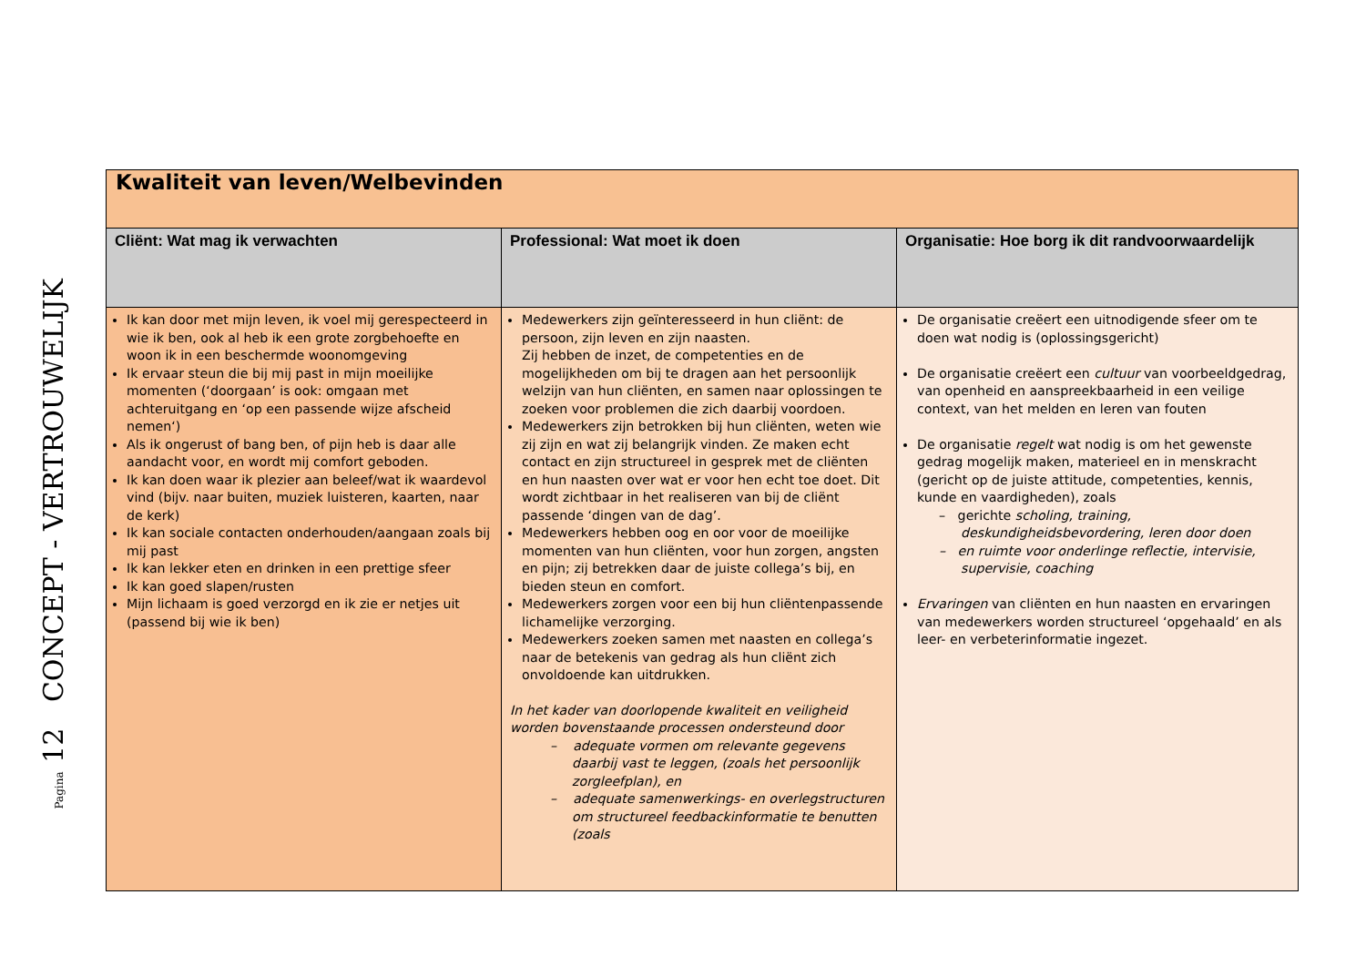Pagina 12 CONCEPT - VERTROUWELIJK
| Kwaliteit van leven/Welbevinden | | |
| Cliënt: Wat mag ik verwachten | Professional: Wat moet ik doen | Organisatie: Hoe borg ik dit randvoorwaardelijk |
| Ik kan door met mijn leven, ik voel mij gerespecteerd in wie ik ben, ook al heb ik een grote zorgbehoefte en woon ik in een beschermde woonomgeving Ik ervaar steun die bij mij past in mijn moeilijke momenten (‘doorgaan’ is ook: omgaan met achteruitgang en ‘op een passende wijze afscheid nemen‘) Als ik ongerust of bang ben, of pijn heb is daar alle aandacht voor, en wordt mij comfort geboden. Ik kan doen waar ik plezier aan beleef/wat ik waardevol vind (bijv. naar buiten, muziek luisteren, kaarten, naar de kerk) Ik kan sociale contacten onderhouden/aangaan zoals bij mij past Ik kan lekker eten en drinken in een prettige sfeer Ik kan goed slapen/rusten Mijn lichaam is goed verzorgd en ik zie er netjes uit (passend bij wie ik ben) | Medewerkers zijn geïnteresseerd in hun cliënt: de persoon, zijn leven en zijn naasten. Zij hebben de inzet, de competenties en de mogelijkheden om bij te dragen aan het persoonlijk welzijn van hun cliënten, en samen naar oplossingen te zoeken voor problemen die zich daarbij voordoen. Medewerkers zijn betrokken bij hun cliënten, weten wie zij zijn en wat zij belangrijk vinden. Ze maken echt contact en zijn structureel in gesprek met de cliënten en hun naasten over wat er voor hen echt toe doet. Dit wordt zichtbaar in het realiseren van bij de cliënt passende ‘dingen van de dag’. Medewerkers hebben oog en oor voor de moeilijke momenten van hun cliënten, voor hun zorgen, angsten en pijn; zij betrekken daar de juiste collega’s bij, en bieden steun en comfort. Medewerkers zorgen voor een bij hun cliëntenpassende lichamelijke verzorging. Medewerkers zoeken samen met naasten en collega’s naar de betekenis van gedrag als hun cliënt zich onvoldoende kan uitdrukken. In het kader van doorlopende kwaliteit en veiligheid worden bovenstaande processen ondersteund door – adequate vormen om relevante gegevens daarbij vast te leggen, (zoals het persoonlijk zorgleefplan), en – adequate samenwerkings- en overlegstructuren om structureel feedbackinformatie te benutten (zoals | De organisatie creëert een uitnodigende sfeer om te doen wat nodig is (oplossingsgericht) De organisatie creëert een cultuur van voorbeeldgedrag, van openheid en aanspreekbaarheid in een veilige context, van het melden en leren van fouten De organisatie regelt wat nodig is om het gewenste gedrag mogelijk maken, materieel en in menskracht (gericht op de juiste attitude, competenties, kennis, kunde en vaardigheden), zoals – gerichte scholing, training, deskundigheidsbevordering, leren door doen – en ruimte voor onderlinge reflectie, intervisie, supervisie, coaching Ervaringen van cliënten en hun naasten en ervaringen van medewerkers worden structureel ‘opgehaald’ en als leer- en verbeterinformatie ingezet. |